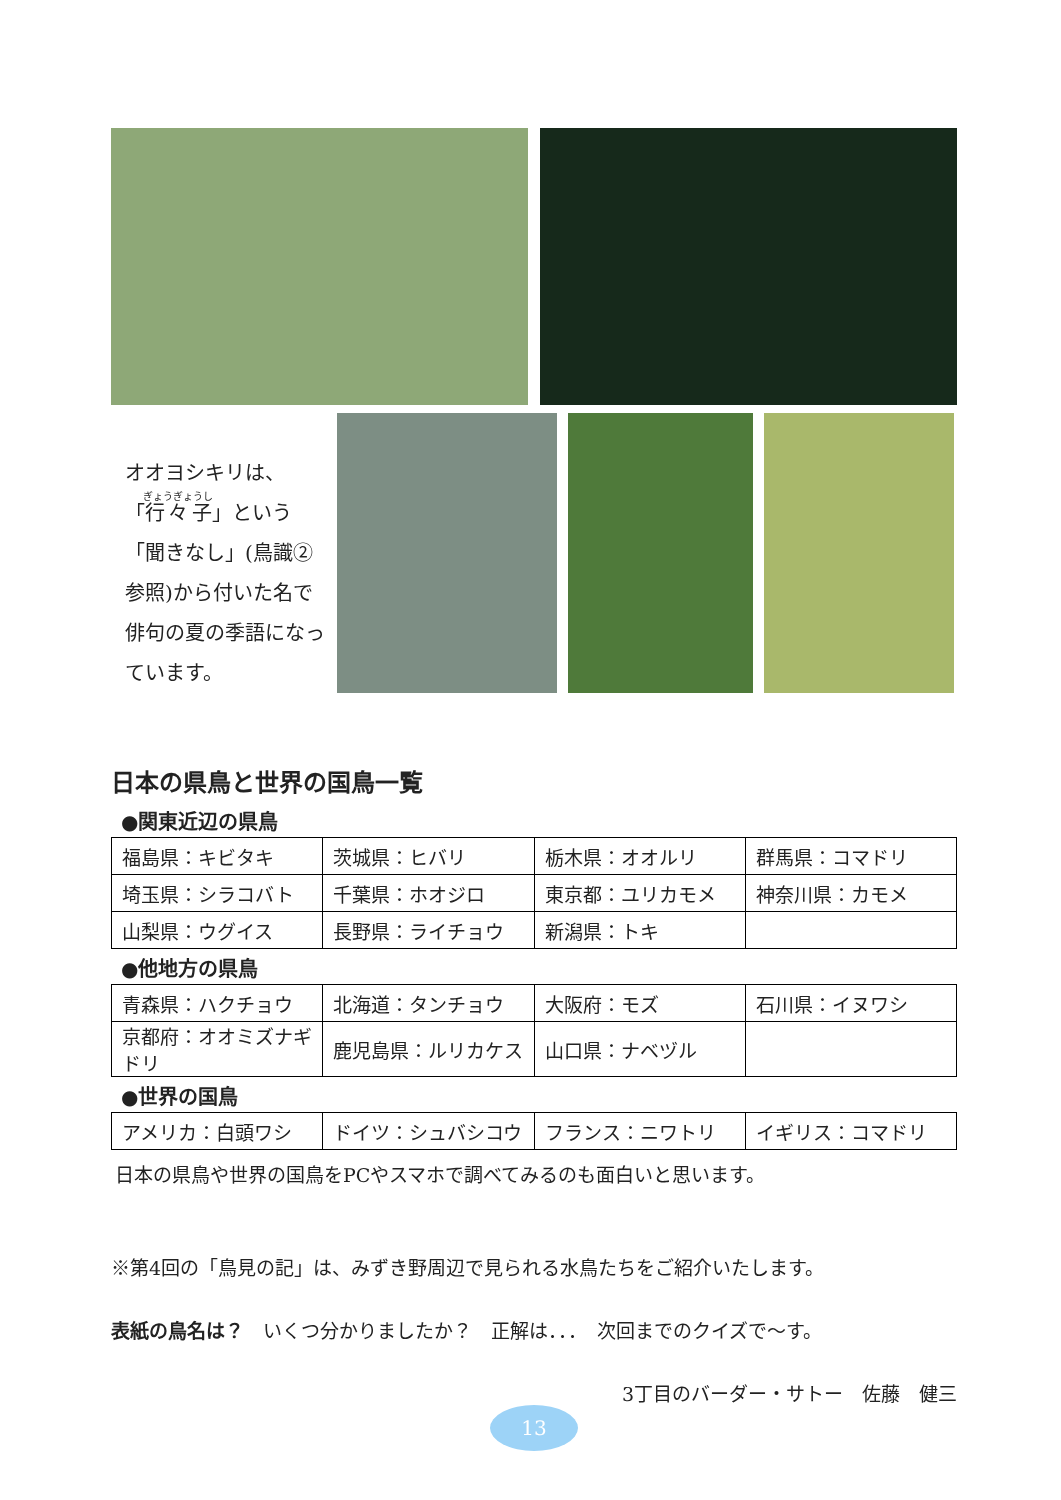オオヨシキリは、
「行々子」という「聞きなし」(鳥識②参照)から付いた名で俳句の夏の季語になっています。
日本の県鳥と世界の国鳥一覧
●関東近辺の県鳥
| 福島県：キビタキ | 茨城県：ヒバリ | 栃木県：オオルリ | 群馬県：コマドリ |
| 埼玉県：シラコバト | 千葉県：ホオジロ | 東京都：ユリカモメ | 神奈川県：カモメ |
| 山梨県：ウグイス | 長野県：ライチョウ | 新潟県：トキ | |
●他地方の県鳥
| 青森県：ハクチョウ | 北海道：タンチョウ | 大阪府：モズ | 石川県：イヌワシ |
| 京都府：オオミズナギドリ | 鹿児島県：ルリカケス | 山口県：ナベヅル | |
●世界の国鳥
| アメリカ：白頭ワシ | ドイツ：シュバシコウ | フランス：ニワトリ | イギリス：コマドリ |
日本の県鳥や世界の国鳥をPCやスマホで調べてみるのも面白いと思います。
※第4回の「鳥見の記」は、みずき野周辺で見られる水鳥たちをご紹介いたします。
表紙の鳥名は？　いくつ分かりましたか？　正解は．．．　次回までのクイズで～す。
3丁目のバーダー・サトー　佐藤　健三
13